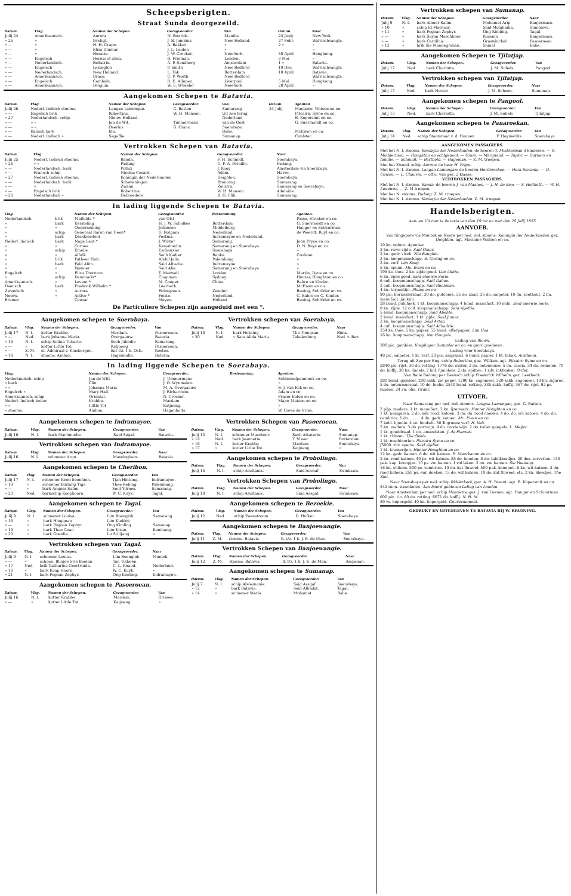Scheepsberigten.
Straat Sunda doorgezeild.
| Datum. | Vlag. | Namen der Schepen. | Gezagvoerder. | Van. | Datum. | Naar |
| --- | --- | --- | --- | --- | --- | --- |
| Julij 24 | Amerikaansch. | Aurora | N. Bourids. | Manilla | 23 Junij | New-York. |
| » 26 | » | Irreligt. | J. B. Jomkins. | New Holland. | 27 Febr. | Walvischvangts. |
| » — | » | H. H. Crapo. | A. Bakker | » | 2 » | » |
| » — | » | Elisa Dunbar. | J. L. Leiden | » | | » |
| » — | » | Horatie. | J. W. Crocker. | New-York. | 30 April | Hongkong. |
| » — | Engelsch | Hernis of alma. | R. Frieman. | Londen. | 3 Mei | » |
| » — | Nederlandsch. | Bellatrix. | A. P. Sandberg | Amsterdam | 1 » | Batavia. |
| » — | Engelsch | Lexington | P. Smith | New Bedford | 19 Dec. | Walvischvangts. |
| » — | Nederlandsch. | New Holland. | L. Tak | Rotterdam | 18 April | Batavia. |
| » — | Amerikaansch. | Draco. | C. P. Worth | New Bedford | | Walvischvangts. |
| » — | Engelsch | Cambalu. | R. E. Allepen. | Liverpool. | 5 Mei | Hongkong. |
| » — | Amerikaansch. | Penguin. | W. E. Wheeler | New-York | 28 April | » |
Aangekomen Schepen te Batavia.
| Datum. | Vlag. | Namen der Schepen. | Gezagvoerder. | Van. | Datum. | Agenten |
| --- | --- | --- | --- | --- | --- | --- |
| Julij 26 | Nederl. Indisch stooms. | Langan Lamongan. | G. Batten | Samarang | 24 Julij | Maclaine, Watson en co. |
| » — | Engelsch brik | Robertina. | W. H. Manson. | Uit zee terug. | | Pitcairn, Syme en co. |
| » 27 | Nederlandsch. schip | Nieuw Holland. | | Nederland | | B. Kopersmit en co. |
| » — | » » | Jan de Wit. | Timmermans. | van de Oost | | G. Suermondt en co. |
| » — | » » | Oserius | G. Crans. | Soerabaya. | | |
| » — | Balisch bark | Ida. | | Balie. | | McEwen en co. |
| » — | Nederl. Indisch » | Segaffie. | | Sumanap. | | Coulster. |
Vertrokken Schepen van Batavia.
| Datum. | Vlag. | Namen der Schepen. | Gezagvoerder. | Naar |
| --- | --- | --- | --- | --- |
| Julij 25 | Nederl. Indisch stooms. | Banda. | F. H. Schmidt. | Soerabaya. |
| » 26 | » » | Padang | C. F. A. Péraille. | Padang. |
| » — | Nederlandsch. bark | Pollux | J. Kooy | Amsterdam via Soerabaya. |
| » — | Fransch schip | Nicolas Cesard. | Adam. | Havre. |
| » 27 | Nederl. Indisch stooms. | Koningin der Nederlanden | Deighton. | Soerabaya. |
| » — | Nederlandsch. bark | Scheveningen. | Breuning. | Samarang. |
| » — | » | Zwaan. | Zeilstra. | Samarang en Soerabaya. |
| » — | Engelsch brik | Robertina. | W. H. Manson. | Adelaide. |
| » 28 | Nederlandsch » | Gebroeders | B. G. Flik. | Samarang. |
In lading liggende Schepen te Batavia.
| Vlag. | | Namen der Schepen. | Gezagvoerder. | Bestemming. | Agenten. |
| --- | --- | --- | --- | --- | --- |
| Nederlandsch. | brik | Mathilda * | van Olst | | Paine, Stricker en co. |
| » | bark | Eersteling | H. J. W. Scholkes | Rotterdam | G. Suermondt en co. |
| » | » | Onderneming | Johansen | Middelburg | Hauger en Schuurman. |
| » | schip | Generaal Baron van Geen* | G. Rotgans. | Nederland | de Weerdt, Ruyl en co. |
| » | bark | Drakkensteid | Postma. | Indramayoe en Nederland. | |
| Nederl. Indisch | bark | Naga Laut * | J. Winter | Samarang. | John Pryce en co. |
| » | » | Cornea. | Kamaloedin | Samarang en Soerabaya | D. N. Buys en co. |
| » | schip | Emelie. | Eschauzier | Soerabaya | » |
| » | » | Alfulk | Sech Kadier. | Banka. | Coulster. |
| » | brik | Fatheer Hair. | Abdul Jalis. | Palembang | » |
| » | bark | Feid Alim. | Said Alhadie. | Indramayoe | » |
| » | » | Djenoer | Said Alie. | Samarang en Soerabaya | » |
| Engelsch | » | Eliza Thornton | T. Maxwell | Londen | Martin, Dyce en co. |
| » | schip | Dammaris* | Chapman. | Sydney | Hunter, Houghton en co. |
| Amerikaansch. | » | Levant * | M. Cooper. | China | Bahre en Kinder. |
| Deensch | bark | Frederik Wilhelm * | Leerbeck. | | McEwen en co. |
| Zweedsch | » | Aurora | Holmgreen. | Zweden | Busing, Schröder en co. |
| Noorw. | » | Active * | Feiste. | Nederland | C. Bahre en G. Kinder. |
| Bremer | | Ceesar. | Meyes. | Holland | Busing, Schröder en co. |
De Particuliere Schepen zijn aangeduid met een *.
Aangekomen schepen te Soerabaya.
| Datum. | Vlag. | Namen der Schepen. | Gezagvoerder. | Van |
| --- | --- | --- | --- | --- |
| Julij 17 | N. I. | kotter Krabbe. | Mardam. | Pasoeroean. |
| » — | Ned. | bark Johanna Maria. | Overgaauw. | Batavia. |
| » 18 | N. I. | schip Sutina Tubarie. | Sech Jubedie | Samarang. |
| » — | » | kotter Little Tot. | Katjoeng | Pasoeroean. |
| » — | Z. M. | st. Admiraal v. Kinsbergen. | luit t/z. 1 k. Osti. | Koetee. |
| » 19 | N. I. | stooms. Ambon. | Hagenholts. | Batavia. |
Vertrokken schepen van Soerabaya.
| Datum. | Vlag. | Namen der Schepen. | Gezagvoerder. | Naar |
| --- | --- | --- | --- | --- |
| Julij 18 | N. I. | bark Hoksing | The Tiongsan. | Bima. |
| » 20 | Ned. | » Sara Alida Maria | Tekelenburg | Ned. v. Bez. |
In lading liggende Schepen te Soerabaya.
| Vlag. | Namen der Schepen. | Gezagvoerder. | Bestemming. | Agenten. |
| --- | --- | --- | --- | --- |
| Nederlandsch. schip | Jan de Witt | J. Timmermans | | Schimmelpenninck en co. |
| » bark | Clio | J. O. Wynmalen. | | » |
| » » | Johanna Maria | M. A. Overgaauw | | B. J. van Eck en co. |
| Engelsch » | Mary Hall. | J. Richardson. | | Adam en co. |
| Amerikaansch. schip | Oriental. | N. Crocker. | | Fraser Eaton en co. |
| Nederl. Indisch kotter | Krabbe. | Mardam | | Major Matzen en co. |
| » » | Little Tot | Katjoeng. | | » |
| » stooms. | Ambon. | Hagenholts. | | W. Cores de Vries. |
Aangekomen schepen te Indramayoe.
| Datum. | Vlag. | Namen der Schepen. | Gezagvoerder. | Van |
| --- | --- | --- | --- | --- |
| Julij 16 | N. I. | bark Machmodie. | Said Segaf. | Batavia. |
Vertrokken schepen van Indramayoe.
| Datum. | Vlag. | Namen der Schepen. | Gezagvoerder. | Naar |
| --- | --- | --- | --- | --- |
| Julij 16 | N. I. | schoener Argo. | Massingham. | Batavia. |
Aangekomen schepen te Cheribon.
| Datum. | Vlag. | Namen der Schepen. | Gezagvoerder. | Van |
| --- | --- | --- | --- | --- |
| Julij 17 | N. I. | schoener Kiem Soenhien. | Tjan Hintong. | Indramayoe. |
| » 18 | » | schoener Bintang Tiga | Thee Kebing. | Palembang. |
| » — | » | bark Anquer Salim. | Seid Ydroes. | Samarang. |
| » 20 | Ned. | barkschip Koophoorn. | W. C. Kuyk. | Tagal. |
Aangekomen schepen te Tagal.
| Datum. | Vlag. | Namen der Schepen. | Gezagvoerder. | Van |
| --- | --- | --- | --- | --- |
| Julij 9 | N. I. | schoener Louisa. | Lim Boengiok. | Samarang. |
| » 16 | » | bark Hinggoan | Lim Kiekiok | |
| » — | » | bark Pogoan Zephyr. | Ong Kimling. | Samanap. |
| » 19 | » | bark Thae Goan | Lim Kisan. | Rembang. |
| » 20 | » | bark Goenlie. | Lo Stilijang | » |
Vertrokken schepen van Tagal.
| Datum. | Vlag. | Namen der Schepen. | Gezagvoerder. | Naar |
| --- | --- | --- | --- | --- |
| Julij 9 | N. I. | schoener Louisa. | Lim Boengiok. | Muntok. |
| » — | » | schoen. Blinjoe Srie Boelan | Tan Tikboen. | |
| » 17 | Ned. | brik Catharina Geertruida. | C. L. Knaud. | Nederland. |
| » 18 | » | bark Kaap Hoorn. | W. C. Kuyk. | » |
| » 21 | N. I. | bark Pogoan Zephyr. | Ong Kimling. | Indramayoe. |
Aangekomen schepen te Pasoeroean.
| Datum. | Vlag. | Namen der Schepen. | Gezagvoerder. | Van |
| --- | --- | --- | --- | --- |
| Julij 16 | N. I. | kotter Krabbe | Mardam. | Grissee. |
| » — | » | kotter Little Tot | Katjoeng. | » |
Vertrokken Schepen van Pasoeroean.
| Datum. | Vlag. | Namen der Schepen. | Gezagvoerder. | Naar |
| --- | --- | --- | --- | --- |
| Julij 13 | N. I. | schoener Masshoor. | Sech Alkaterie. | Sumanap. |
| » 14 | Ned. | bark Jeannette. | T. Visser | Rotterdam. |
| » 16 | N. I. | kotter Krabbe | Mardam. | Soerabaya. |
| » 17 | » | kotter Little Tot. | Katjoeng | » |
Aangekomen schepen te Probolingo.
| Datum. | Vlag. | Namen der Schepen. | Gezagvoerder. | Van |
| --- | --- | --- | --- | --- |
| Julij 15 | N. I. | schip Asultania. | Said Aschaf | Sumbawa. |
Vertrokken Schepen van Probolingo.
| Datum. | Vlag. | Namen der Schepen. | Gezagvoerder. | Naar |
| --- | --- | --- | --- | --- |
| Julij 18 | N. I. | schip Asultania. | Said Assgaf. | Sumbawa. |
Aangekomen schepen te Bezoekie.
| Datum. | Vlag. | Namen der Schepen. | Gezagvoerder. | Van |
| --- | --- | --- | --- | --- |
| Julij 12 | Ned. | schip Zaanstroom. | D. Hofker. | Soerabaya. |
Aangekomen schepen te Banjoewangie.
| Datum. | Vlag. | Namen der Schepen. | Gezagvoerder. | Van |
| --- | --- | --- | --- | --- |
| Julij 11 | Z. M. | stooms. Batavia | lt. t/z. 1 k. J. E. de Man. | Soerabaya. |
Vertrokken Schepen van Banjoewangie.
| Datum. | Vlag. | Namen der Schepen. | Gezagvoerder. | Naar |
| --- | --- | --- | --- | --- |
| Julij 12 | Z. M. | stooms. Batavia | lt. t/z. 1 k. J. E. de Man. | Ampenan. |
Aangekomen schepen te Sumanap.
| Datum. | Vlag. | Namen der Schepen. | Gezagvoerder. | Van |
| --- | --- | --- | --- | --- |
| Julij 7 | N. I. | schip Alsoemanie. | Said Assgaf. | Soerabaya. |
| » 12 | » | bark Batavia. | Seid Alhadat. | Tagal. |
| » 14 | » | schoener Maria. | Mohamat | Balie. |
Vertrokken schepen van Sumanap.
| Datum. | Vlag. | Namen der Schepen. | Gezagvoerder. | Naar |
| --- | --- | --- | --- | --- |
| Julij 9 | N. I. | bark Alnoer Salim. | Mohamat Arip | Banjermass. |
| » 10 | » | schip El Machsar. | Said Molahailla. | Sumbawa. |
| » 11 | » | bark Pogoan Zephyr. | Ong Kimling. | Tagal. |
| » — | » | bark Sayan Maschkoer. | Kossnin | Banjermass. |
| » — | » | bark Carolina. | Graswinckel | Pasoeroean. |
| » 12 | » | brik Sie Manoegrahan. | Sainal | Balie. |
Aangekomen Schepen te Tjilatjap.
| Datum. | Vlag. | Namen der Schepen. | Gezagvoerder. | Van |
| --- | --- | --- | --- | --- |
| Julij 17 | Ned. | bark Charlotta. | J. M. Sobels. | Pangool. |
Vertrokken schepen van Tjilatjap.
| Datum. | Vlag. | Namen der Schepen. | Gezagvoerder. | Naar |
| --- | --- | --- | --- | --- |
| Julij 17 | Ned. | bark Hector | J. M. Schoon. | Sumanap. |
Aangekomen schepen te Pangool.
| Datum. | Vlag. | Namen der Schepen. | Gezagvoerder. | Van |
| --- | --- | --- | --- | --- |
| Julij 13 | Ned. | bark Charlotta. | J. M. Sobels | Tjilatjap. |
Aangekomen schepen te Panaroekan.
| Datum. | Vlag. | Namen der Schepen. | Gezagvoerder. | Van |
| --- | --- | --- | --- | --- |
| Julij 14 | Ned. | schip Staatsraad v. d. Houven | F. Heymeriks. | Soerabaya. |
AANGEKOMEN PASSAGIERS.
Met het N. I. stooms. Koningin der Nederlanden: de heeren T. Modderman 3 kinderen. — R. Modderman. — Houghton en echtgenoot. — Grain. — Marquand. — Taylor. — Duykers en familie. — Schmidt. — Barthold. — Hageman. — Z. M. troepen.
Met het Zweed. schip Aurora: de heer H. Pripp.
Met het N. I. stooms. Langan Lamongan: de heeren Herderschee. — Hora Siccama. — D. Cowan. — L. Chauvin. — offic. van gez. 2 klasse.
VERTROKKEN PASSAGIERS.
Met het N. I. stooms. Banda: de heeren J. van Maanen. — J. H. de Siso. — S. Heilbuth. — W. H. Leeuwen. — Z. M troepen.
Met het N. stooms. Padang: Z. M. troepen.
Met het N. I. stooms. Koningin der Nederlanden: Z. M. troepen.
Handelsberigten.
Aan- en Uitvoer te Batavia van den 19 tot en met den 20 Julij 1855.
AANVOER.
Van Singapore via Muntok en Riouw per ned. ind. stooms. Koningin der Nederlanden, gez. Deighton. agt. Maclaine Watson en co.
10 kn. opium. Agenten.
3 kn. ruwe zijde. Said Omar.
2 kn. gedr. visch. Nio Banghie.
3 kn. koopmanschapp. E. Gering en co.
2 kn. verf. Lim Seng.
5 kn. opium. Mc. Ewen en co.
198 ks. thee. 2 kn. zijde goed. Lim Ahhie.
6 kn. zijde goed. Said aloewie Sorie.
6 coll. koopmanschapp. Said Dahoe.
2 coll. koopmanschapp. Said Ruchman.
4 kn. terpentijn. Plump en co.
90 pic. korianderzaad. 30 do. putchiek. 35 do. zaad. 35 do. salpeter. 10 do. zoethout. 2 bn. manufact. Jaukim.
28 bund. putchiek. 1 kt. koopmanschapp. 4 bund. manufact. 10 mdn. Said aloewie Sorie.
8 kn. zijde. 12 coll. koopmanschapp. Said Aljefrie.
5 bund. koopmanschapp. Said Abehte.
2 bund. manufact. 1 kt. zijde. Said Jumas.
2 kn. koopmanschapp. Said Artan.
4 coll. koopmanschapp. Said Achadrie.
354 ks. thee. 5 kn. papier. 55 bund. offerpapier. Lim Hoa.
16 kn. koopmanschapp. Nio Honghie.
Lading van Riouw.
300 pic. gambier. Kreglinger Dummler en co. en gouv. goederen.
Lading voor Soerabaya.
48 pic. salpeter. 1 kt. verf. 20 pic. anijszaad. 6 bund. papier. 1 kt. tabak. Arathoon.
Terug uit Zee per Eng. schip Robertina, gez. William. agt. Pitcairn Syme en co.
2840 pic. rijst. 30 do. rotting. 1776 do. suiker. 2 do. notenmuse. 5 do. cassia. 34 do. semelen. 70 do. koffij. 30 ks. dadels. 2 kof. fijmolens. 2 do. spitten. 1 zilv. inktkoker. Order.
Van Balie Badong per Deensch schip Frederick Wilhelm, gez. Leerbeck.
280 bund. gambier. 200 sakk. zw. peper. 1200 kn. sagomeel. 320 zakk. sagomeel. 10 kn. sigaren. 5 do. notenmuscaat. 10 do. foelie. 2540 bund. rotting. 335 zakk. koffij. 367 do. rijst. 92 ps. huiden. 24 vn. olie. Order.
UITVOER.
Naar Samarang per ned. ind. stooms. Langan Lamongan, gez. G. Batten.
2 pijp. madera. 1 kt. manufact. 2 kn. ijzerwerk. Hunter Houghton en co.
1 kt. naaigaren. 2 do. adr. rood. katoen. 3 do. do. rood doeken. 4 do. do. wit katoen. 4 do. do. cambrics. 1 do. ........ 4 do. gedr. katoen. Mc. Ewen en co.
7 keld. lijnolie. 4 vn. loodwit. 30 ℔ groene verf. H. Veit.
5 kn. madera. 3 do. portwijn. 4 do. roode wijn. 2 do. toilet spiegels. L. Meijer.
1 kt. gouddraad. 1 do. amandelen. J. de Fiennes.
1 kt. chitzen. Tjie Oekie.
1 kt. machinerien. Pitcairn Syme en co.
ƒ5000. zilv. specie. Said Aljdiet.
1 kt. kramerijen. Hunter Houghton en co.
12 kn. gedr. katoen. 8 do. wit katoen. E. Meerkamm en co.
2 kn. rood katoen. 40 ps. wit katoen. 85 do. hoeden. 8 do. tafelkleedjes. 20 dos. servetten. 150 pak. kap. knoopjes. 10 ps. zw. katoen. 1 rol laken. 2 bn. zw. katoen. Sie Yoetiang.
16 kn. chitsen. 500 ps. cambrics. 10 do. kat fluweel. 500 pak. knoopen. 6 kn. wit katoen. 2 do. rood katoen. 250 ps. eur. doeken. 15 do. wit katoen. 10 do. kat fluweel. etc. 2 kn. kleedjes. The Siet.
Naar Soerabaya per ned. schip Ridderkerk, gez. A. H. Pesant. agt. B. Kopersmit en co.
342 tonn. steenkolen. Aan boord gebleven lading van Londen.
Naar Amsterdam per ned. schip Henriette, gez. J. van Loenen. agt. Hauger en Schuurman.
600 pic. tin. 80 do. rotting. 6671 do. koffij. N. H. M.
80 vs. kopergeld. 40 kn. kopergeld. Gouvernement.
GEDRUKT EN UITGEGEVEN TE BATAVIA BIJ W. BRUINING.